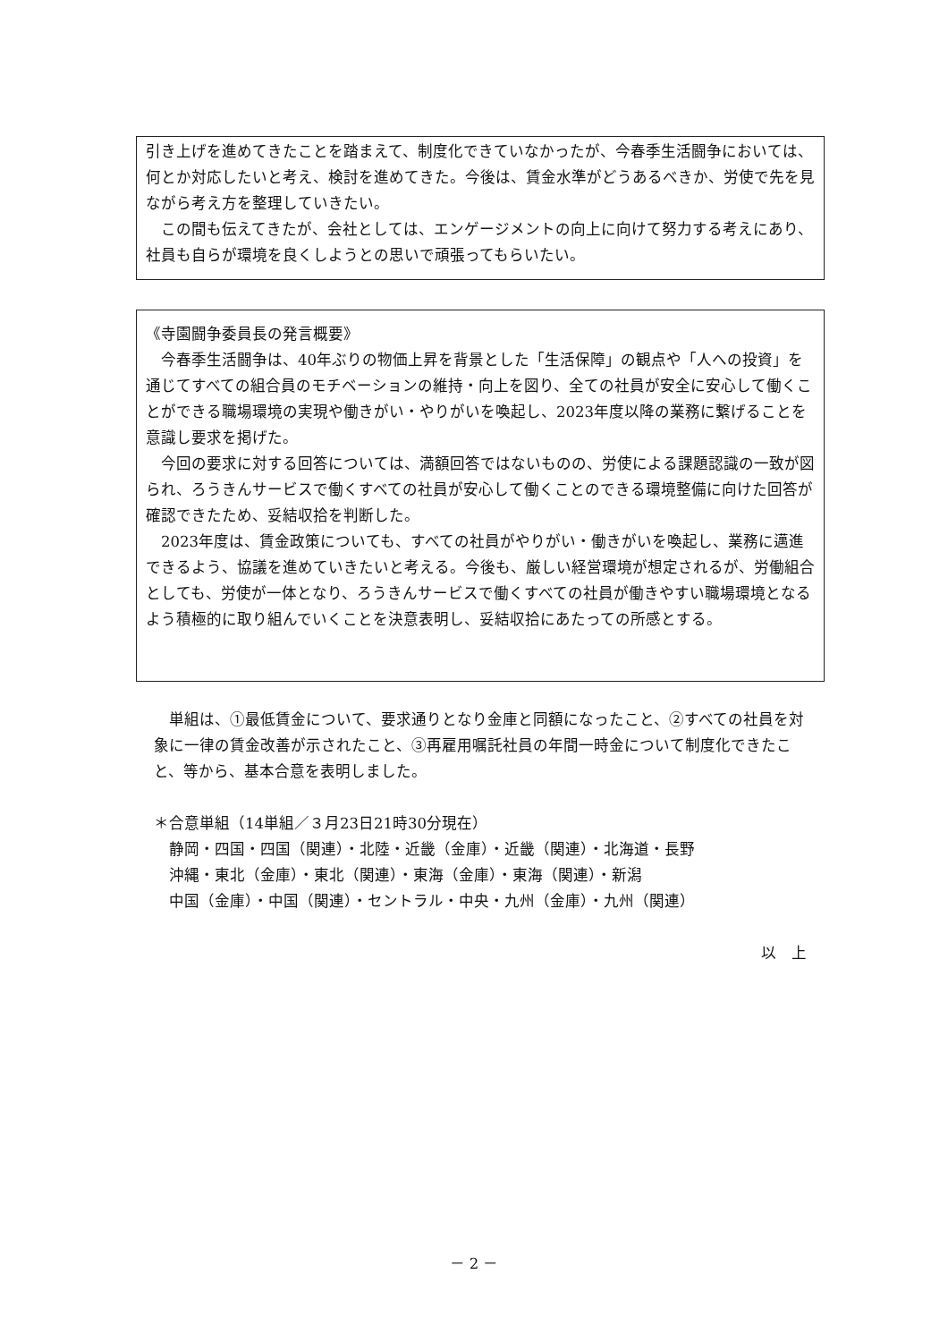引き上げを進めてきたことを踏まえて、制度化できていなかったが、今春季生活闘争においては、何とか対応したいと考え、検討を進めてきた。今後は、賃金水準がどうあるべきか、労使で先を見ながら考え方を整理していきたい。
　この間も伝えてきたが、会社としては、エンゲージメントの向上に向けて努力する考えにあり、社員も自らが環境を良くしようとの思いで頑張ってもらいたい。
《寺園闘争委員長の発言概要》
　今春季生活闘争は、40年ぶりの物価上昇を背景とした「生活保障」の観点や「人への投資」を通じてすべての組合員のモチベーションの維持・向上を図り、全ての社員が安全に安心して働くことができる職場環境の実現や働きがい・やりがいを喚起し、2023年度以降の業務に繋げることを意識し要求を掲げた。
　今回の要求に対する回答については、満額回答ではないものの、労使による課題認識の一致が図られ、ろうきんサービスで働くすべての社員が安心して働くことのできる環境整備に向けた回答が確認できたため、妥結収拾を判断した。
　2023年度は、賃金政策についても、すべての社員がやりがい・働きがいを喚起し、業務に邁進できるよう、協議を進めていきたいと考える。今後も、厳しい経営環境が想定されるが、労働組合としても、労使が一体となり、ろうきんサービスで働くすべての社員が働きやすい職場環境となるよう積極的に取り組んでいくことを決意表明し、妥結収拾にあたっての所感とする。
　単組は、①最低賃金について、要求通りとなり金庫と同額になったこと、②すべての社員を対象に一律の賃金改善が示されたこと、③再雇用嘱託社員の年間一時金について制度化できたこと、等から、基本合意を表明しました。
＊合意単組（14単組／３月23日21時30分現在）
　静岡・四国・四国（関連）・北陸・近畿（金庫）・近畿（関連）・北海道・長野
　沖縄・東北（金庫）・東北（関連）・東海（金庫）・東海（関連）・新潟
　中国（金庫）・中国（関連）・セントラル・中央・九州（金庫）・九州（関連）
以　上
－ 2 －